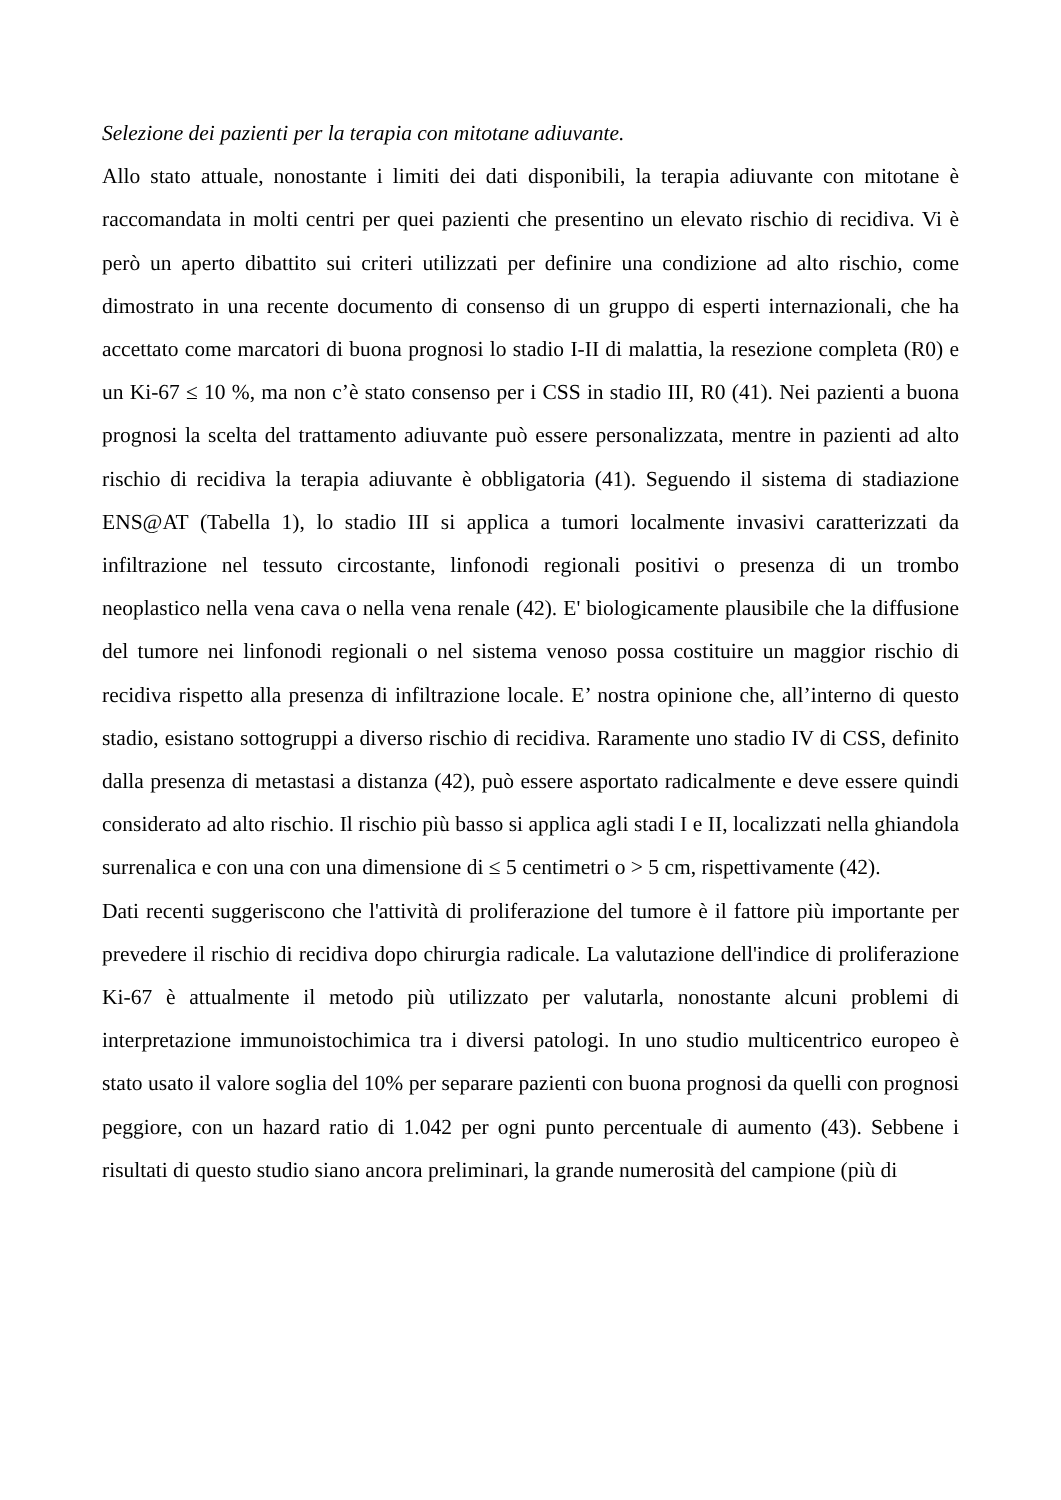Selezione dei pazienti per la terapia con mitotane adiuvante.
Allo stato attuale, nonostante i limiti dei dati disponibili, la terapia adiuvante con mitotane è raccomandata in molti centri per quei pazienti che presentino un elevato rischio di recidiva. Vi è però un aperto dibattito sui criteri utilizzati per definire una condizione ad alto rischio, come dimostrato in una recente documento di consenso di un gruppo di esperti internazionali, che ha accettato come marcatori di buona prognosi lo stadio I-II di malattia, la resezione completa (R0) e un Ki-67 ≤ 10 %, ma non c’è stato consenso per i CSS in stadio III, R0 (41). Nei pazienti a buona prognosi la scelta del trattamento adiuvante può essere personalizzata, mentre in pazienti ad alto rischio di recidiva la terapia adiuvante è obbligatoria (41). Seguendo il sistema di stadiazione ENS@AT (Tabella 1), lo stadio III si applica a tumori localmente invasivi caratterizzati da infiltrazione nel tessuto circostante, linfonodi regionali positivi o presenza di un trombo neoplastico nella vena cava o nella vena renale (42). E' biologicamente plausibile che la diffusione del tumore nei linfonodi regionali o nel sistema venoso possa costituire un maggior rischio di recidiva rispetto alla presenza di infiltrazione locale. E’ nostra opinione che, all’interno di questo stadio, esistano sottogruppi a diverso rischio di recidiva. Raramente uno stadio IV di CSS, definito dalla presenza di metastasi a distanza (42), può essere asportato radicalmente e deve essere quindi considerato ad alto rischio. Il rischio più basso si applica agli stadi I e II, localizzati nella ghiandola surrenalica e con una con una dimensione di ≤ 5 centimetri o > 5 cm, rispettivamente (42).
Dati recenti suggeriscono che l'attività di proliferazione del tumore è il fattore più importante per prevedere il rischio di recidiva dopo chirurgia radicale. La valutazione dell'indice di proliferazione Ki-67 è attualmente il metodo più utilizzato per valutarla, nonostante alcuni problemi di interpretazione immunoistochimica tra i diversi patologi. In uno studio multicentrico europeo è stato usato il valore soglia del 10% per separare pazienti con buona prognosi da quelli con prognosi peggiore, con un hazard ratio di 1.042 per ogni punto percentuale di aumento (43). Sebbene i risultati di questo studio siano ancora preliminari, la grande numerosità del campione (più di